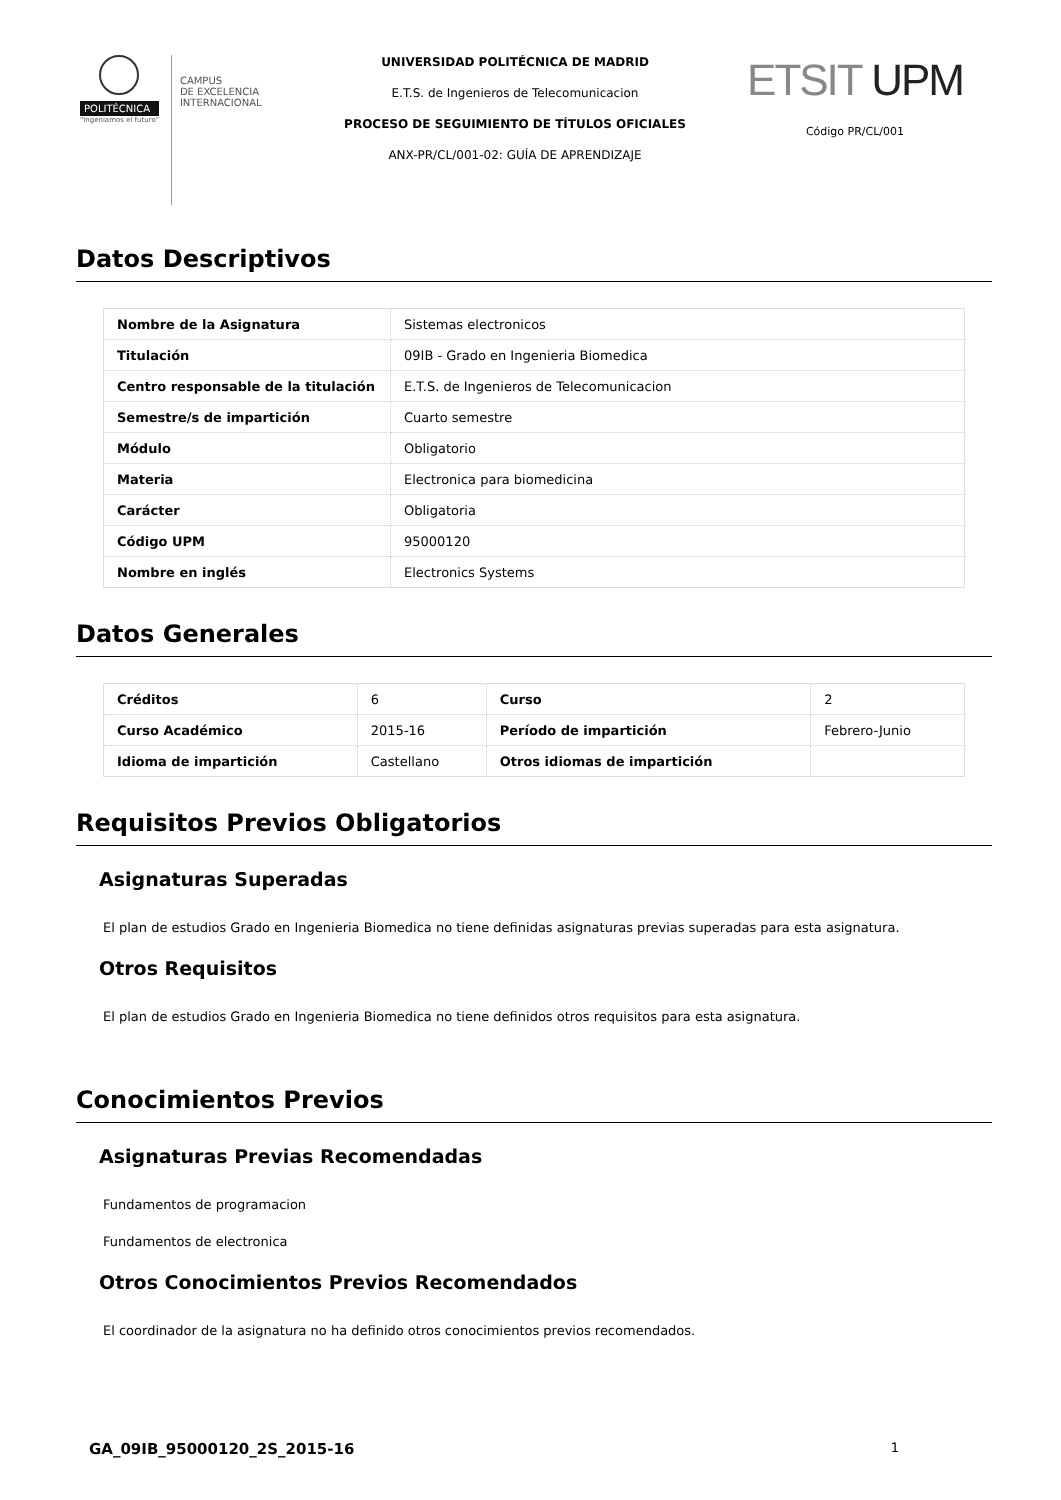POLITÉCNICA
"Ingeniamos el futuro"
CAMPUS
DE EXCELENCIA
INTERNACIONAL
UNIVERSIDAD POLITÉCNICA DE MADRID
E.T.S. de Ingenieros de Telecomunicacion
PROCESO DE SEGUIMIENTO DE TÍTULOS OFICIALES
ANX-PR/CL/001-02: GUÍA DE APRENDIZAJE
ETSIT UPM
Código PR/CL/001
Datos Descriptivos
| Nombre de la Asignatura | Sistemas electronicos |
| Titulación | 09IB - Grado en Ingenieria Biomedica |
| Centro responsable de la titulación | E.T.S. de Ingenieros de Telecomunicacion |
| Semestre/s de impartición | Cuarto semestre |
| Módulo | Obligatorio |
| Materia | Electronica para biomedicina |
| Carácter | Obligatoria |
| Código UPM | 95000120 |
| Nombre en inglés | Electronics Systems |
Datos Generales
| Créditos | 6 | Curso | 2 |
| Curso Académico | 2015-16 | Período de impartición | Febrero-Junio |
| Idioma de impartición | Castellano | Otros idiomas de impartición | |
Requisitos Previos Obligatorios
Asignaturas Superadas
El plan de estudios Grado en Ingenieria Biomedica no tiene definidas asignaturas previas superadas para esta asignatura.
Otros Requisitos
El plan de estudios Grado en Ingenieria Biomedica no tiene definidos otros requisitos para esta asignatura.
Conocimientos Previos
Asignaturas Previas Recomendadas
Fundamentos de programacion
Fundamentos de electronica
Otros Conocimientos Previos Recomendados
El coordinador de la asignatura no ha definido otros conocimientos previos recomendados.
GA_09IB_95000120_2S_2015-16 1